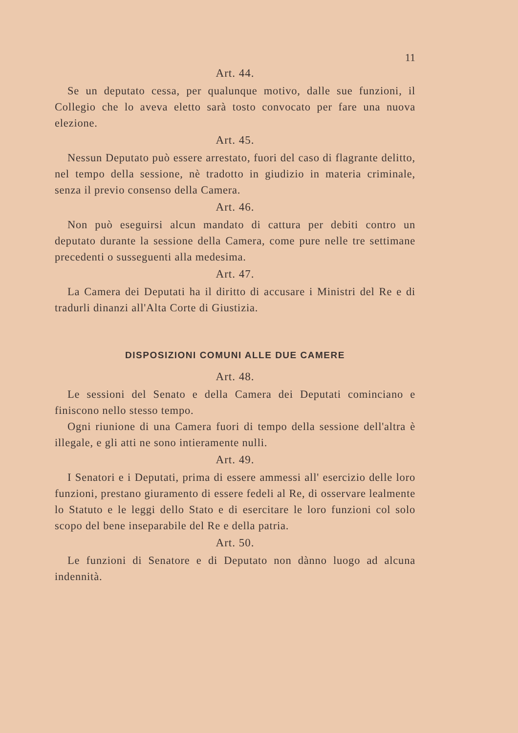11
Art. 44.
Se un deputato cessa, per qualunque motivo, dalle sue funzioni, il Collegio che lo aveva eletto sarà tosto convocato per fare una nuova elezione.
Art. 45.
Nessun Deputato può essere arrestato, fuori del caso di flagrante delitto, nel tempo della sessione, nè tradotto in giudizio in materia criminale, senza il previo consenso della Camera.
Art. 46.
Non può eseguirsi alcun mandato di cattura per debiti contro un deputato durante la sessione della Camera, come pure nelle tre settimane precedenti o susseguenti alla medesima.
Art. 47.
La Camera dei Deputati ha il diritto di accusare i Ministri del Re e di tradurli dinanzi all'Alta Corte di Giustizia.
DISPOSIZIONI COMUNI ALLE DUE CAMERE
Art. 48.
Le sessioni del Senato e della Camera dei Deputati cominciano e finiscono nello stesso tempo.
Ogni riunione di una Camera fuori di tempo della sessione dell'altra è illegale, e gli atti ne sono intieramente nulli.
Art. 49.
I Senatori e i Deputati, prima di essere ammessi all' esercizio delle loro funzioni, prestano giuramento di essere fedeli al Re, di osservare lealmente lo Statuto e le leggi dello Stato e di esercitare le loro funzioni col solo scopo del bene inseparabile del Re e della patria.
Art. 50.
Le funzioni di Senatore e di Deputato non dànno luogo ad alcuna indennità.